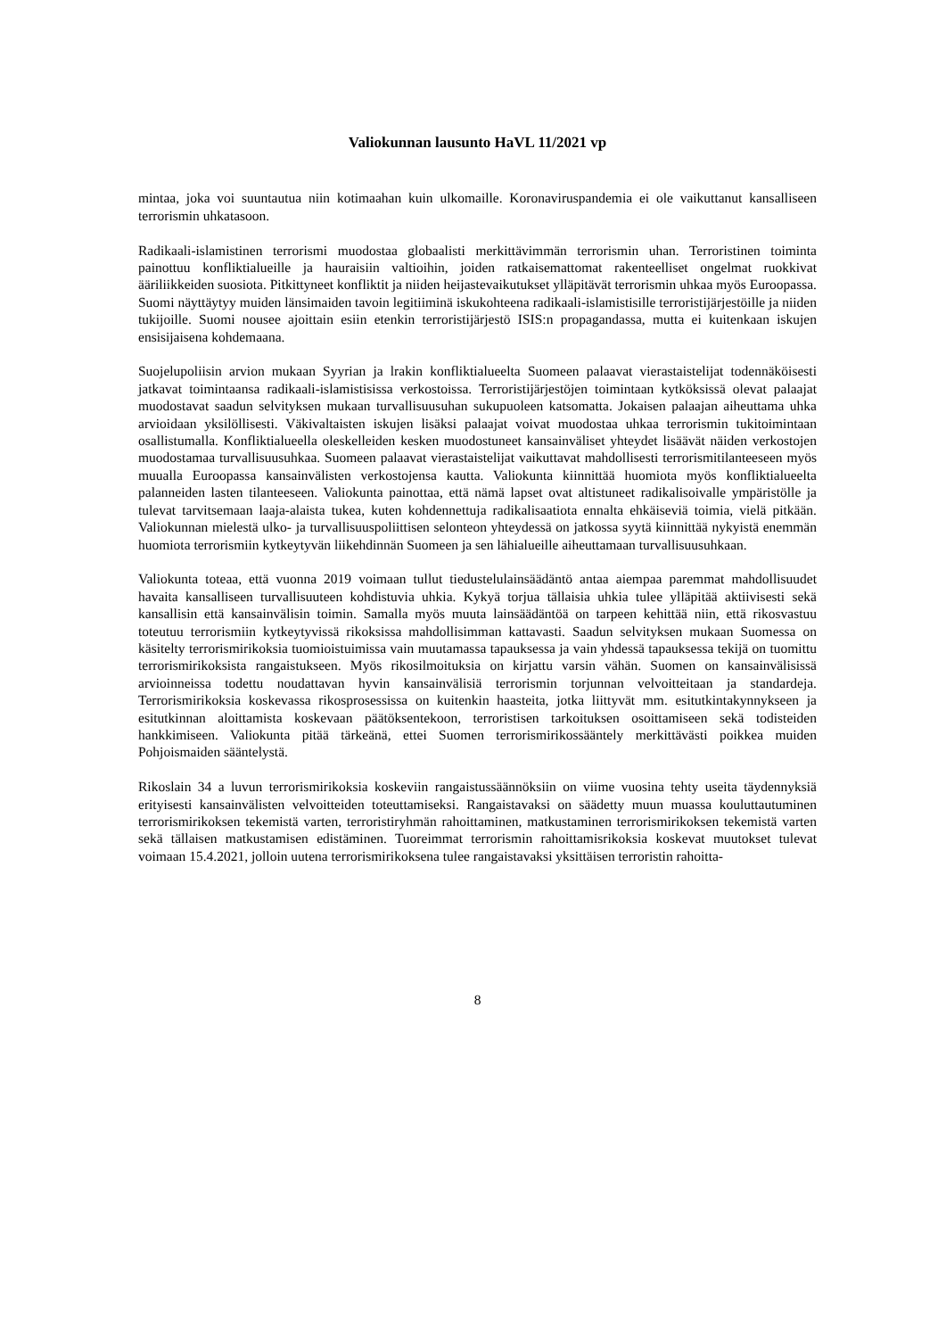Valiokunnan lausunto HaVL 11/2021 vp
mintaa, joka voi suuntautua niin kotimaahan kuin ulkomaille. Koronaviruspandemia ei ole vaikuttanut kansalliseen terrorismin uhkatasoon.
Radikaali-islamistinen terrorismi muodostaa globaalisti merkittävimmän terrorismin uhan. Terroristinen toiminta painottuu konfliktialueille ja hauraisiin valtioihin, joiden ratkaisemattomat rakenteelliset ongelmat ruokkivat ääriliikkeiden suosiota. Pitkittyneet konfliktit ja niiden heijastevaikutukset ylläpitävät terrorismin uhkaa myös Euroopassa. Suomi näyttäytyy muiden länsimaiden tavoin legitiiminä iskukohteena radikaali-islamistisille terroristijärjestöille ja niiden tukijoille. Suomi nousee ajoittain esiin etenkin terroristijärjestö ISIS:n propagandassa, mutta ei kuitenkaan iskujen ensisijaisena kohdemaana.
Suojelupoliisin arvion mukaan Syyrian ja lrakin konfliktialueelta Suomeen palaavat vierastaistelijat todennäköisesti jatkavat toimintaansa radikaali-islamistisissa verkostoissa. Terroristijärjestöjen toimintaan kytköksissä olevat palaajat muodostavat saadun selvityksen mukaan turvallisuusuhan sukupuoleen katsomatta. Jokaisen palaajan aiheuttama uhka arvioidaan yksilöllisesti. Väkivaltaisten iskujen lisäksi palaajat voivat muodostaa uhkaa terrorismin tukitoimintaan osallistumalla. Konfliktialueella oleskelleiden kesken muodostuneet kansainväliset yhteydet lisäävät näiden verkostojen muodostamaa turvallisuusuhkaa. Suomeen palaavat vierastaistelijat vaikuttavat mahdollisesti terrorismitilanteeseen myös muualla Euroopassa kansainvälisten verkostojensa kautta. Valiokunta kiinnittää huomiota myös konfliktialueelta palanneiden lasten tilanteeseen. Valiokunta painottaa, että nämä lapset ovat altistuneet radikalisoivalle ympäristölle ja tulevat tarvitsemaan laaja-alaista tukea, kuten kohdennettuja radikalisaatiota ennalta ehkäiseviä toimia, vielä pitkään. Valiokunnan mielestä ulko- ja turvallisuuspoliittisen selonteon yhteydessä on jatkossa syytä kiinnittää nykyistä enemmän huomiota terrorismiin kytkeytyvän liikehdinnän Suomeen ja sen lähialueille aiheuttamaan turvallisuusuhkaan.
Valiokunta toteaa, että vuonna 2019 voimaan tullut tiedustelulainsäädäntö antaa aiempaa paremmat mahdollisuudet havaita kansalliseen turvallisuuteen kohdistuvia uhkia. Kykyä torjua tällaisia uhkia tulee ylläpitää aktiivisesti sekä kansallisin että kansainvälisin toimin. Samalla myös muuta lainsäädäntöä on tarpeen kehittää niin, että rikosvastuu toteutuu terrorismiin kytkeytyvissä rikoksissa mahdollisimman kattavasti. Saadun selvityksen mukaan Suomessa on käsitelty terrorismirikoksia tuomioistuimissa vain muutamassa tapauksessa ja vain yhdessä tapauksessa tekijä on tuomittu terrorismirikoksista rangaistukseen. Myös rikosilmoituksia on kirjattu varsin vähän. Suomen on kansainvälisissä arvioinneissa todettu noudattavan hyvin kansainvälisiä terrorismin torjunnan velvoitteitaan ja standardeja. Terrorismirikoksia koskevassa rikosprosessissa on kuitenkin haasteita, jotka liittyvät mm. esitutkintakynnykseen ja esitutkinnan aloittamista koskevaan päätöksentekoon, terroristisen tarkoituksen osoittamiseen sekä todisteiden hankkimiseen. Valiokunta pitää tärkeänä, ettei Suomen terrorismirikossääntely merkittävästi poikkea muiden Pohjoismaiden sääntelystä.
Rikoslain 34 a luvun terrorismirikoksia koskeviin rangaistussäännöksiin on viime vuosina tehty useita täydennyksiä erityisesti kansainvälisten velvoitteiden toteuttamiseksi. Rangaistavaksi on säädetty muun muassa kouluttautuminen terrorismirikoksen tekemistä varten, terroristiryhmän rahoittaminen, matkustaminen terrorismirikoksen tekemistä varten sekä tällaisen matkustamisen edistäminen. Tuoreimmat terrorismin rahoittamisrikoksia koskevat muutokset tulevat voimaan 15.4.2021, jolloin uutena terrorismirikoksena tulee rangaistavaksi yksittäisen terroristin rahoitta-
8